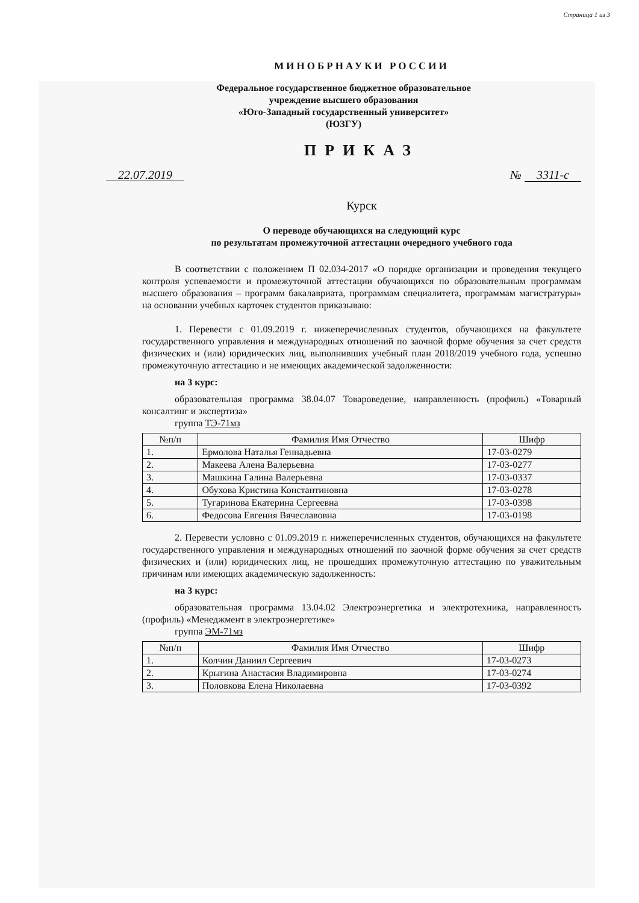Страница 1 из 3
МИНОБРНАУКИ РОССИИ
Федеральное государственное бюджетное образовательное
учреждение высшего образования
«Юго-Западный государственный университет»
(ЮЗГУ)
ПРИКАЗ
22.07.2019 № 3311-с
Курск
О переводе обучающихся на следующий курс
по результатам промежуточной аттестации очередного учебного года
В соответствии с положением П 02.034-2017 «О порядке организации и проведения текущего контроля успеваемости и промежуточной аттестации обучающихся по образовательным программам высшего образования – программ бакалавриата, программам специалитета, программам магистратуры» на основании учебных карточек студентов приказываю:
1. Перевести с 01.09.2019 г. нижеперечисленных студентов, обучающихся на факультете государственного управления и международных отношений по заочной форме обучения за счет средств физических и (или) юридических лиц, выполнивших учебный план 2018/2019 учебного года, успешно промежуточную аттестацию и не имеющих академической задолженности:
на 3 курс:
образовательная программа 38.04.07 Товароведение, направленность (профиль) «Товарный консалтинг и экспертиза»
группа ТЭ-71мз
| №п/п | Фамилия Имя Отчество | Шифр |
| --- | --- | --- |
| 1. | Ермолова Наталья Геннадьевна | 17-03-0279 |
| 2. | Макеева Алена Валерьевна | 17-03-0277 |
| 3. | Машкина Галина Валерьевна | 17-03-0337 |
| 4. | Обухова Кристина Константиновна | 17-03-0278 |
| 5. | Тугаринова Екатерина Сергеевна | 17-03-0398 |
| 6. | Федосова Евгения Вячеславовна | 17-03-0198 |
2. Перевести условно с 01.09.2019 г. нижеперечисленных студентов, обучающихся на факультете государственного управления и международных отношений по заочной форме обучения за счет средств физических и (или) юридических лиц, не прошедших промежуточную аттестацию по уважительным причинам или имеющих академическую задолженность:
на 3 курс:
образовательная программа 13.04.02 Электроэнергетика и электротехника, направленность (профиль) «Менеджмент в электроэнергетике»
группа ЭМ-71мз
| №п/п | Фамилия Имя Отчество | Шифр |
| --- | --- | --- |
| 1. | Колчин Даниил Сергеевич | 17-03-0273 |
| 2. | Крыгина Анастасия Владимировна | 17-03-0274 |
| 3. | Половкова Елена Николаевна | 17-03-0392 |